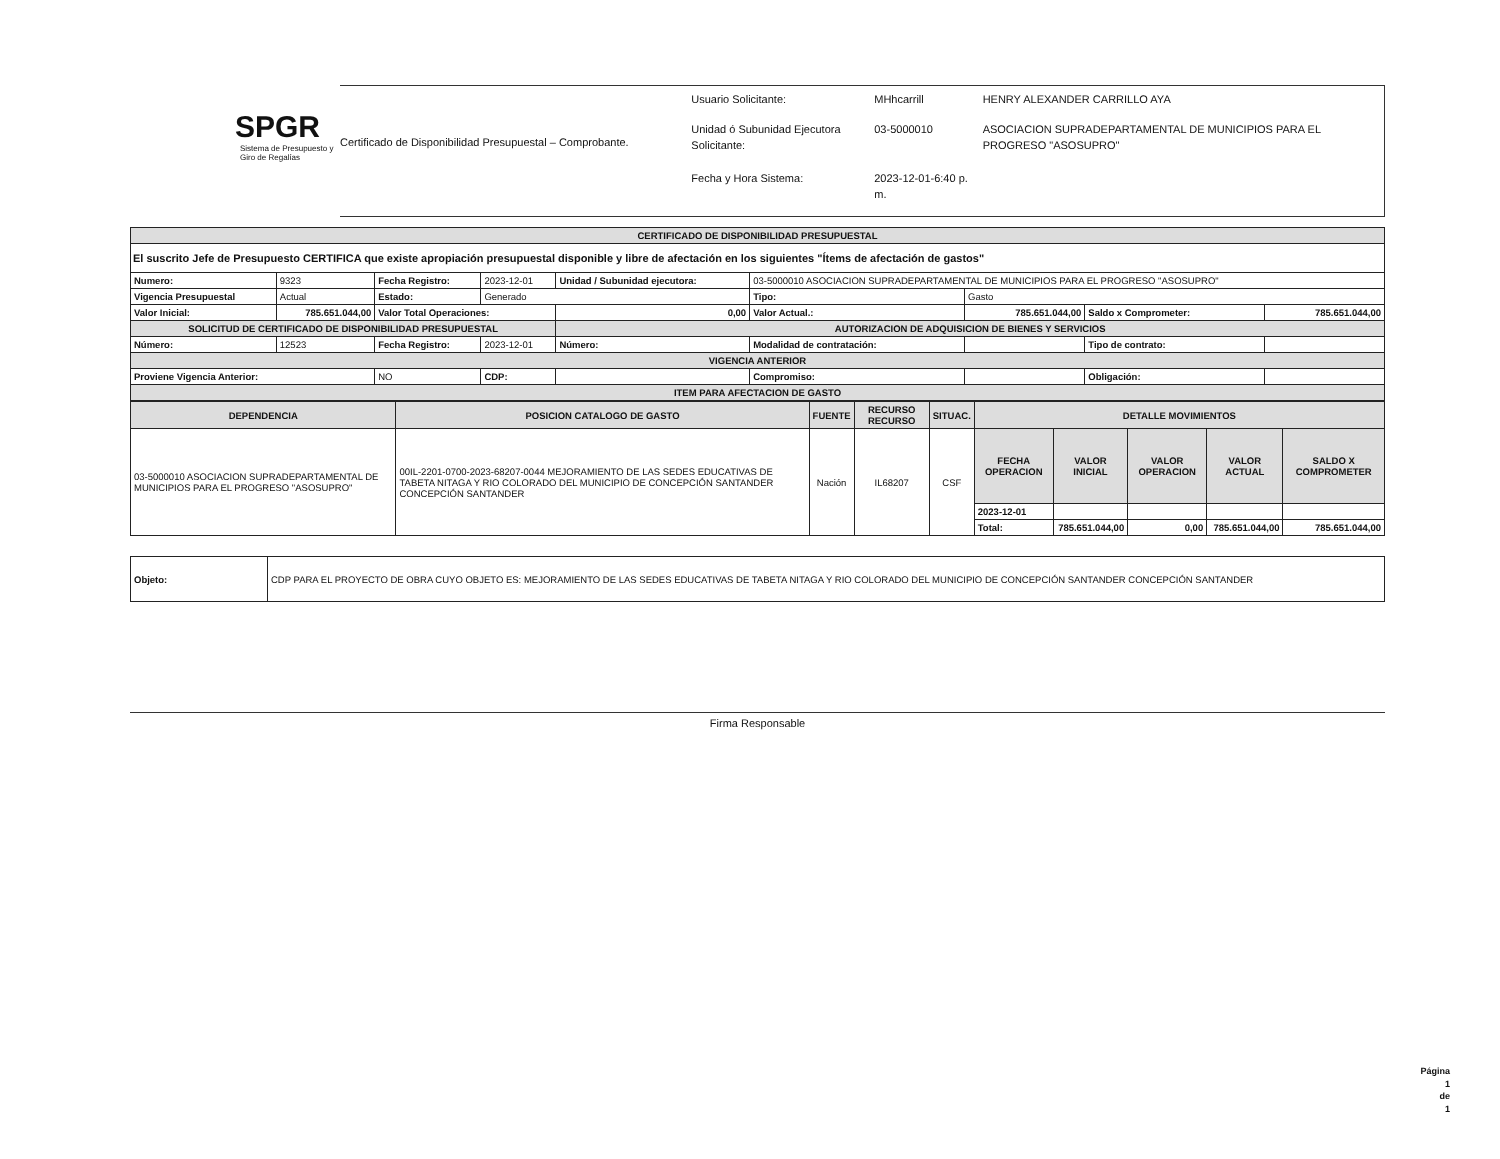SPGR
Sistema de Presupuesto y Giro de Regalías
Certificado de Disponibilidad Presupuestal – Comprobante.
| Usuario Solicitante: | MHhcarrill | HENRY ALEXANDER CARRILLO AYA |
| Unidad ó Subunidad Ejecutora Solicitante: | 03-5000010 | ASOCIACION SUPRADEPARTAMENTAL DE MUNICIPIOS PARA EL PROGRESO "ASOSUPRO" |
| Fecha y Hora Sistema: | 2023-12-01-6:40 p. m. | |
| CERTIFICADO DE DISPONIBILIDAD PRESUPUESTAL | | | | | | | | |
| El suscrito Jefe de Presupuesto CERTIFICA que existe apropiación presupuestal disponible y libre de afectación en los siguientes "Ítems de afectación de gastos" | | | | | | | | |
| Numero: | 9323 | Fecha Registro: | 2023-12-01 | Unidad / Subunidad ejecutora: | 03-5000010 ASOCIACION SUPRADEPARTAMENTAL DE MUNICIPIOS PARA EL PROGRESO "ASOSUPRO" | | | |
| Vigencia Presupuestal | Actual | Estado: | Generado | | Tipo: | Gasto | | |
| Valor Inicial: | 785.651.044,00 | Valor Total Operaciones: | | 0,00 | Valor Actual.: | 785.651.044,00 | Saldo x Comprometer: | 785.651.044,00 |
| SOLICITUD DE CERTIFICADO DE DISPONIBILIDAD PRESUPUESTAL | | | | AUTORIZACION DE ADQUISICION DE BIENES Y SERVICIOS | | | | |
| Número: | 12523 | Fecha Registro: | 2023-12-01 | Número: | Modalidad de contratación: | | Tipo de contrato: | |
| VIGENCIA ANTERIOR | | | | | | | | |
| Proviene Vigencia Anterior: | | NO | CDP: | | Compromiso: | | Obligación: | |
| ITEM PARA AFECTACION DE GASTO | | | | | | | | |
| DEPENDENCIA | POSICION CATALOGO DE GASTO | FUENTE | RECURSO RECURSO | SITUAC. | DETALLE MOVIMIENTOS | | | | |
| --- | --- | --- | --- | --- | --- | --- | --- | --- | --- |
| 03-5000010 ASOCIACION SUPRADEPARTAMENTAL DE MUNICIPIOS PARA EL PROGRESO "ASOSUPRO" | 00IL-2201-0700-2023-68207-0044 MEJORAMIENTO DE LAS SEDES EDUCATIVAS DE TABETA NITAGA Y RIO COLORADO DEL MUNICIPIO DE CONCEPCIÓN SANTANDER CONCEPCIÓN SANTANDER | Nación | IL68207 | CSF | FECHA OPERACION | VALOR INICIAL | VALOR OPERACION | VALOR ACTUAL | SALDO X COMPROMETER |
| | | | | | 2023-12-01 | | | | |
| | | | | | Total: | 785.651.044,00 | 0,00 | 785.651.044,00 | 785.651.044,00 |
| Objeto: | CDP PARA EL PROYECTO DE OBRA CUYO OBJETO ES: MEJORAMIENTO DE LAS SEDES EDUCATIVAS DE TABETA NITAGA Y RIO COLORADO DEL MUNICIPIO DE CONCEPCIÓN SANTANDER CONCEPCIÓN SANTANDER |
Firma Responsable
Página
1
de
1